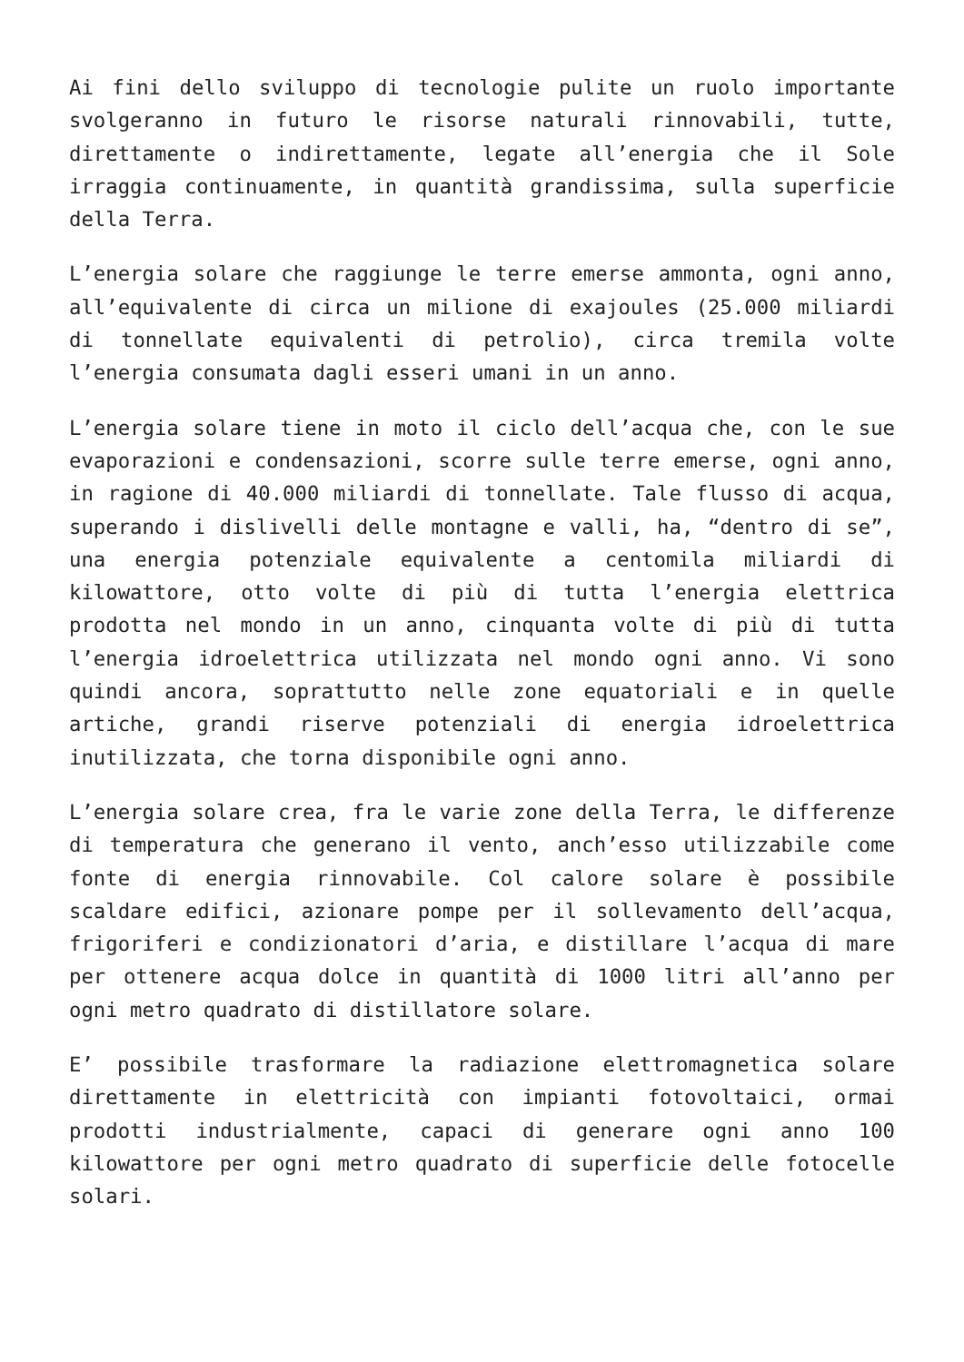Ai fini dello sviluppo di tecnologie pulite un ruolo importante svolgeranno in futuro le risorse naturali rinnovabili, tutte, direttamente o indirettamente, legate all’energia che il Sole irraggia continuamente, in quantità grandissima, sulla superficie della Terra.
L’energia solare che raggiunge le terre emerse ammonta, ogni anno, all’equivalente di circa un milione di exajoules (25.000 miliardi di tonnellate equivalenti di petrolio), circa tremila volte l’energia consumata dagli esseri umani in un anno.
L’energia solare tiene in moto il ciclo dell’acqua che, con le sue evaporazioni e condensazioni, scorre sulle terre emerse, ogni anno, in ragione di 40.000 miliardi di tonnellate. Tale flusso di acqua, superando i dislivelli delle montagne e valli, ha, “dentro di se”, una energia potenziale equivalente a centomila miliardi di kilowattore, otto volte di più di tutta l’energia elettrica prodotta nel mondo in un anno, cinquanta volte di più di tutta l’energia idroelettrica utilizzata nel mondo ogni anno. Vi sono quindi ancora, soprattutto nelle zone equatoriali e in quelle artiche, grandi riserve potenziali di energia idroelettrica inutilizzata, che torna disponibile ogni anno.
L’energia solare crea, fra le varie zone della Terra, le differenze di temperatura che generano il vento, anch’esso utilizzabile come fonte di energia rinnovabile. Col calore solare è possibile scaldare edifici, azionare pompe per il sollevamento dell’acqua, frigoriferi e condizionatori d’aria, e distillare l’acqua di mare per ottenere acqua dolce in quantità di 1000 litri all’anno per ogni metro quadrato di distillatore solare.
E’ possibile trasformare la radiazione elettromagnetica solare direttamente in elettricità con impianti fotovoltaici, ormai prodotti industrialmente, capaci di generare ogni anno 100 kilowattore per ogni metro quadrato di superficie delle fotocelle solari.